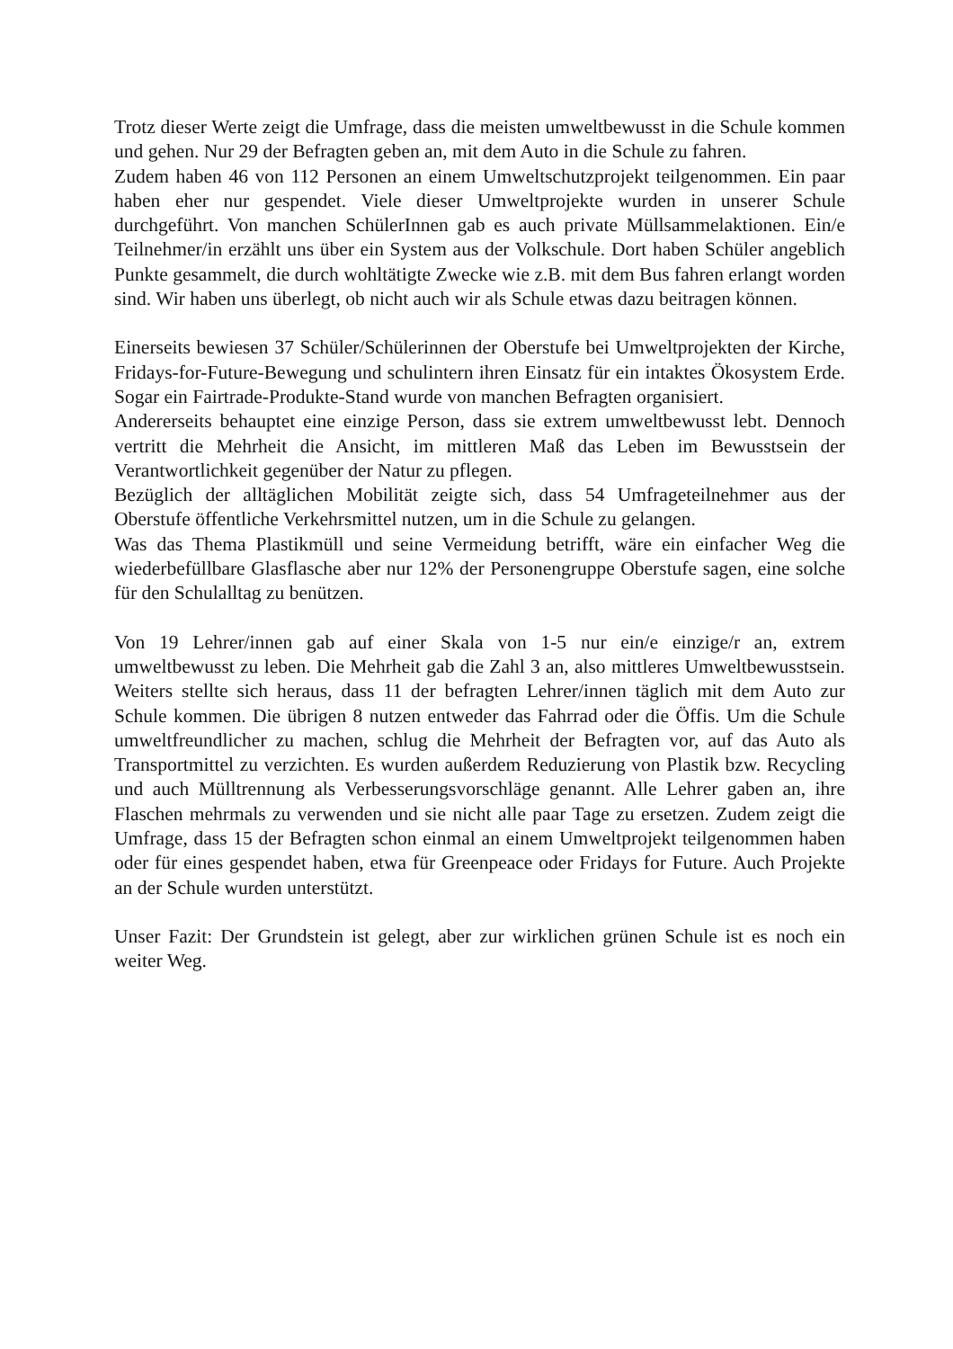Trotz dieser Werte zeigt die Umfrage, dass die meisten umweltbewusst in die Schule kommen und gehen. Nur 29 der Befragten geben an, mit dem Auto in die Schule zu fahren.
Zudem haben 46 von 112 Personen an einem Umweltschutzprojekt teilgenommen. Ein paar haben eher nur gespendet. Viele dieser Umweltprojekte wurden in unserer Schule durchgeführt. Von manchen SchülerInnen gab es auch private Müllsammelaktionen. Ein/e Teilnehmer/in erzählt uns über ein System aus der Volkschule. Dort haben Schüler angeblich Punkte gesammelt, die durch wohltätigte Zwecke wie z.B. mit dem Bus fahren erlangt worden sind. Wir haben uns überlegt, ob nicht auch wir als Schule etwas dazu beitragen können.
Einerseits bewiesen 37 Schüler/Schülerinnen der Oberstufe bei Umweltprojekten der Kirche, Fridays-for-Future-Bewegung und schulintern ihren Einsatz für ein intaktes Ökosystem Erde. Sogar ein Fairtrade-Produkte-Stand wurde von manchen Befragten organisiert.
Andererseits behauptet eine einzige Person, dass sie extrem umweltbewusst lebt. Dennoch vertritt die Mehrheit die Ansicht, im mittleren Maß das Leben im Bewusstsein der Verantwortlichkeit gegenüber der Natur zu pflegen.
Bezüglich der alltäglichen Mobilität zeigte sich, dass 54 Umfrageteilnehmer aus der Oberstufe öffentliche Verkehrsmittel nutzen, um in die Schule zu gelangen.
Was das Thema Plastikmüll und seine Vermeidung betrifft, wäre ein einfacher Weg die wiederbefüllbare Glasflasche aber nur 12% der Personengruppe Oberstufe sagen, eine solche für den Schulalltag zu benützen.
Von 19 Lehrer/innen gab auf einer Skala von 1-5 nur ein/e einzige/r an, extrem umweltbewusst zu leben. Die Mehrheit gab die Zahl 3 an, also mittleres Umweltbewusstsein. Weiters stellte sich heraus, dass 11 der befragten Lehrer/innen täglich mit dem Auto zur Schule kommen. Die übrigen 8 nutzen entweder das Fahrrad oder die Öffis. Um die Schule umweltfreundlicher zu machen, schlug die Mehrheit der Befragten vor, auf das Auto als Transportmittel zu verzichten. Es wurden außerdem Reduzierung von Plastik bzw. Recycling und auch Mülltrennung als Verbesserungsvorschläge genannt. Alle Lehrer gaben an, ihre Flaschen mehrmals zu verwenden und sie nicht alle paar Tage zu ersetzen. Zudem zeigt die Umfrage, dass 15 der Befragten schon einmal an einem Umweltprojekt teilgenommen haben oder für eines gespendet haben, etwa für Greenpeace oder Fridays for Future. Auch Projekte an der Schule wurden unterstützt.
Unser Fazit: Der Grundstein ist gelegt, aber zur wirklichen grünen Schule ist es noch ein weiter Weg.